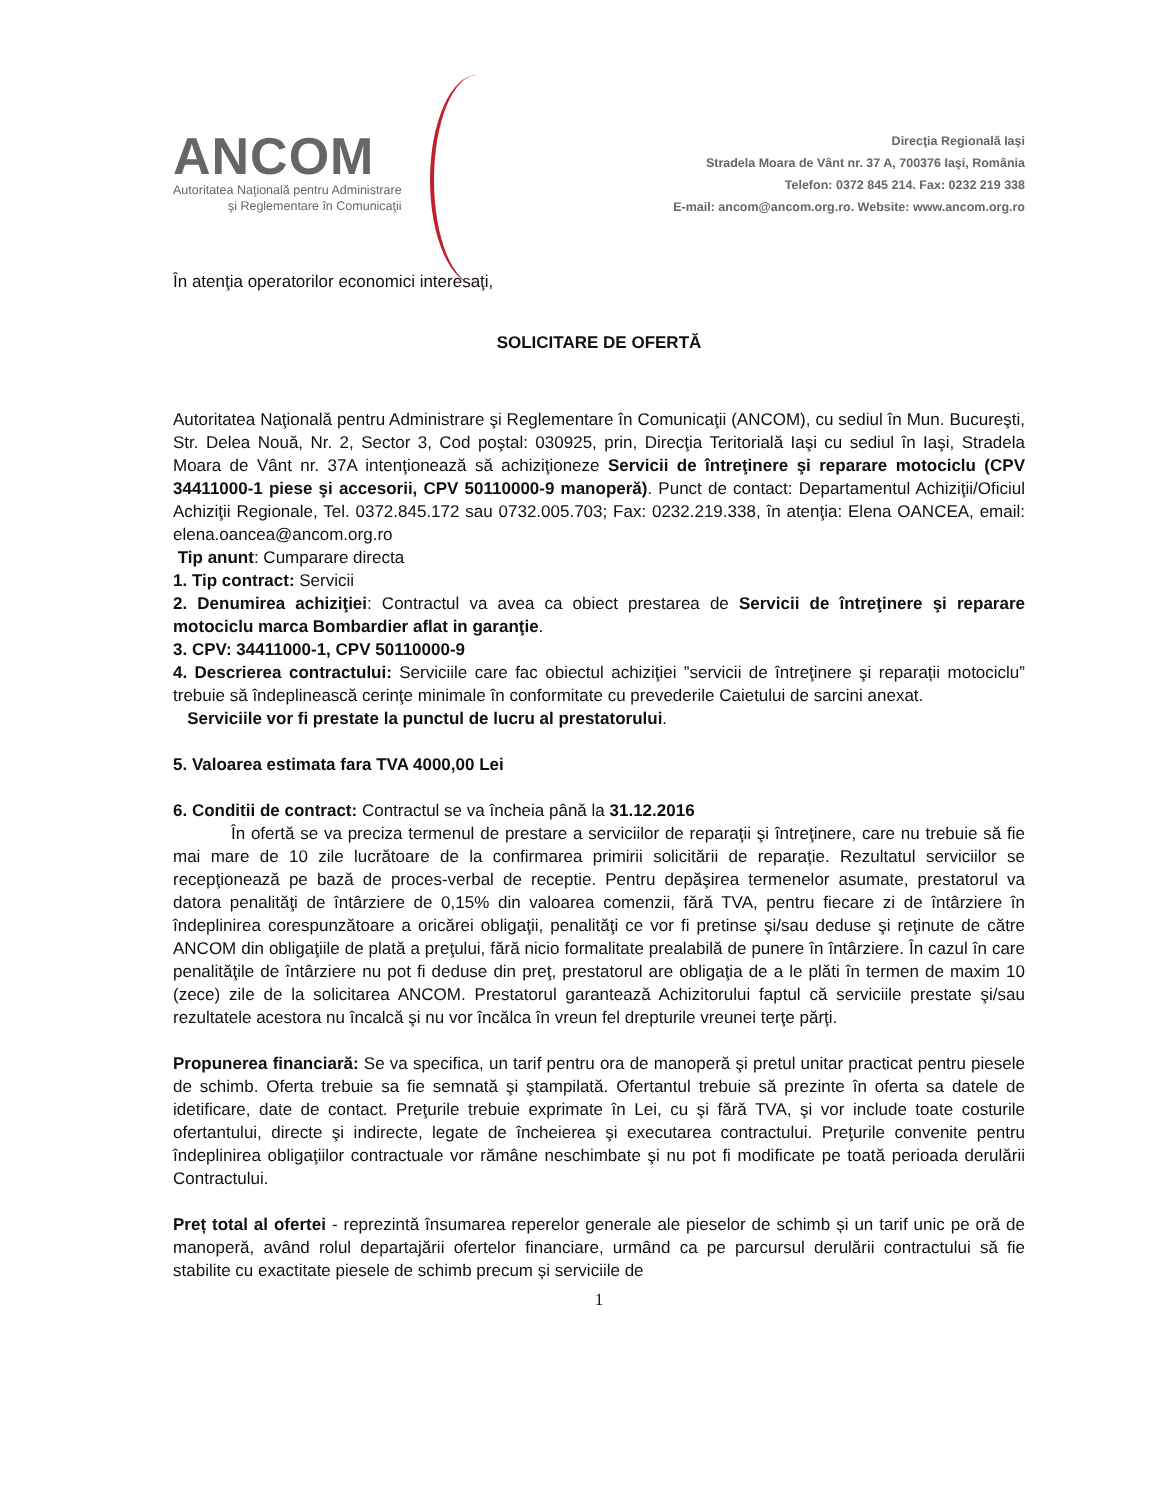ANCOM
Autoritatea Naţională pentru Administrare
şi Reglementare în Comunicaţii
Direcţia Regională Iaşi
Stradela Moara de Vânt nr. 37 A, 700376 Iaşi, România
Telefon: 0372 845 214. Fax: 0232 219 338
E-mail: ancom@ancom.org.ro. Website: www.ancom.org.ro
În atenţia operatorilor economici interesaţi,
SOLICITARE DE OFERTĂ
Autoritatea Naţională pentru Administrare şi Reglementare în Comunicaţii (ANCOM), cu sediul în Mun. Bucureşti, Str. Delea Nouă, Nr. 2, Sector 3, Cod poştal: 030925, prin, Direcţia Teritorială Iaşi cu sediul în Iaşi, Stradela Moara de Vânt nr. 37A intenţionează să achiziţioneze Servicii de întreţinere şi reparare motociclu (CPV 34411000-1 piese şi accesorii, CPV 50110000-9 manoperă). Punct de contact: Departamentul Achiziţii/Oficiul Achiziţii Regionale, Tel. 0372.845.172 sau 0732.005.703; Fax: 0232.219.338, în atenţia: Elena OANCEA, email: elena.oancea@ancom.org.ro
Tip anunt: Cumparare directa
1. Tip contract: Servicii
2. Denumirea achiziţiei: Contractul va avea ca obiect prestarea de Servicii de întreţinere şi reparare motociclu marca Bombardier aflat in garanţie.
3. CPV: 34411000-1, CPV 50110000-9
4. Descrierea contractului: Serviciile care fac obiectul achiziţiei ”servicii de întreţinere şi reparații motociclu” trebuie să îndeplinească cerinţe minimale în conformitate cu prevederile Caietului de sarcini anexat.
Serviciile vor fi prestate la punctul de lucru al prestatorului.
5. Valoarea estimata fara TVA 4000,00 Lei
6. Conditii de contract: Contractul se va încheia până la 31.12.2016
În ofertă se va preciza termenul de prestare a serviciilor de reparaţii şi întreţinere, care nu trebuie să fie mai mare de 10 zile lucrătoare de la confirmarea primirii solicitării de reparație. Rezultatul serviciilor se recepţionează pe bază de proces-verbal de receptie. Pentru depăşirea termenelor asumate, prestatorul va datora penalităţi de întârziere de 0,15% din valoarea comenzii, fără TVA, pentru fiecare zi de întârziere în îndeplinirea corespunzătoare a oricărei obligaţii, penalităţi ce vor fi pretinse şi/sau deduse şi reţinute de către ANCOM din obligaţiile de plată a preţului, fără nicio formalitate prealabilă de punere în întârziere. În cazul în care penalităţile de întârziere nu pot fi deduse din preţ, prestatorul are obligaţia de a le plăti în termen de maxim 10 (zece) zile de la solicitarea ANCOM. Prestatorul garantează Achizitorului faptul că serviciile prestate şi/sau rezultatele acestora nu încalcă şi nu vor încălca în vreun fel drepturile vreunei terţe părţi.
Propunerea financiară: Se va specifica, un tarif pentru ora de manoperă şi pretul unitar practicat pentru piesele de schimb. Oferta trebuie sa fie semnată şi ştampilată. Ofertantul trebuie să prezinte în oferta sa datele de idetificare, date de contact. Preţurile trebuie exprimate în Lei, cu şi fără TVA, şi vor include toate costurile ofertantului, directe şi indirecte, legate de încheierea şi executarea contractului. Preţurile convenite pentru îndeplinirea obligaţiilor contractuale vor rămâne neschimbate şi nu pot fi modificate pe toată perioada derulării Contractului.
Preț total al ofertei - reprezintă însumarea reperelor generale ale pieselor de schimb și un tarif unic pe oră de manoperă, având rolul departajării ofertelor financiare, urmând ca pe parcursul derulării contractului să fie stabilite cu exactitate piesele de schimb precum și serviciile de
1